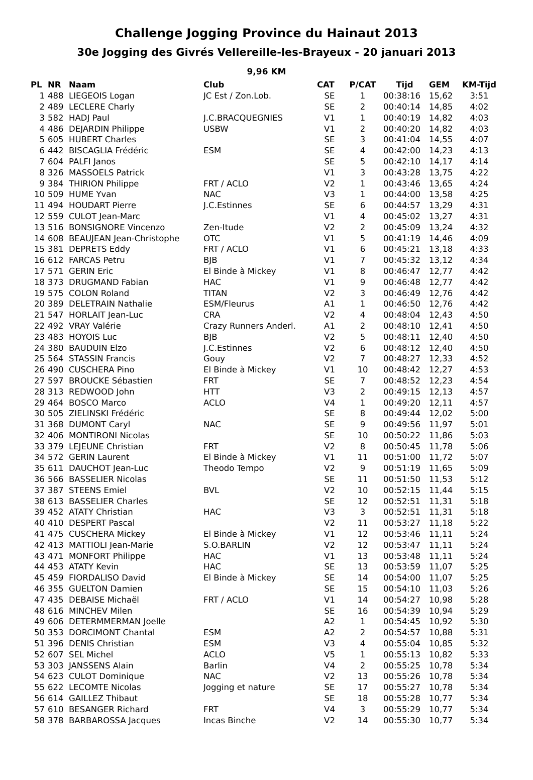Challenge Jogging Province du Hainaut 2013
30e Jogging des Givrés Vellereille-les-Brayeux - 20 januari 2013
9,96 KM
| PL | NR | Naam | Club | CAT | P/CAT | Tijd | GEM | KM-Tijd |
| --- | --- | --- | --- | --- | --- | --- | --- | --- |
| 1 | 488 | LIEGEOIS Logan | JC Est / Zon.Lob. | SE | 1 | 00:38:16 | 15,62 | 3:51 |
| 2 | 489 | LECLERE Charly | | SE | 2 | 00:40:14 | 14,85 | 4:02 |
| 3 | 582 | HADJ Paul | J.C.BRACQUEGNIES | V1 | 1 | 00:40:19 | 14,82 | 4:03 |
| 4 | 486 | DEJARDIN Philippe | USBW | V1 | 2 | 00:40:20 | 14,82 | 4:03 |
| 5 | 605 | HUBERT Charles | | SE | 3 | 00:41:04 | 14,55 | 4:07 |
| 6 | 442 | BISCAGLIA Frédéric | ESM | SE | 4 | 00:42:00 | 14,23 | 4:13 |
| 7 | 604 | PALFI Janos | | SE | 5 | 00:42:10 | 14,17 | 4:14 |
| 8 | 326 | MASSOELS Patrick | | V1 | 3 | 00:43:28 | 13,75 | 4:22 |
| 9 | 384 | THIRION Philippe | FRT / ACLO | V2 | 1 | 00:43:46 | 13,65 | 4:24 |
| 10 | 509 | HUME Yvan | NAC | V3 | 1 | 00:44:00 | 13,58 | 4:25 |
| 11 | 494 | HOUDART Pierre | J.C.Estinnes | SE | 6 | 00:44:57 | 13,29 | 4:31 |
| 12 | 559 | CULOT Jean-Marc | | V1 | 4 | 00:45:02 | 13,27 | 4:31 |
| 13 | 516 | BONSIGNORE Vincenzo | Zen-Itude | V2 | 2 | 00:45:09 | 13,24 | 4:32 |
| 14 | 608 | BEAUJEAN Jean-Christophe | OTC | V1 | 5 | 00:41:19 | 14,46 | 4:09 |
| 15 | 381 | DEPRETS Eddy | FRT / ACLO | V1 | 6 | 00:45:21 | 13,18 | 4:33 |
| 16 | 612 | FARCAS Petru | BJB | V1 | 7 | 00:45:32 | 13,12 | 4:34 |
| 17 | 571 | GERIN Eric | El Binde à Mickey | V1 | 8 | 00:46:47 | 12,77 | 4:42 |
| 18 | 373 | DRUGMAND Fabian | HAC | V1 | 9 | 00:46:48 | 12,77 | 4:42 |
| 19 | 575 | COLON Roland | TITAN | V2 | 3 | 00:46:49 | 12,76 | 4:42 |
| 20 | 389 | DELETRAIN Nathalie | ESM/Fleurus | A1 | 1 | 00:46:50 | 12,76 | 4:42 |
| 21 | 547 | HORLAIT Jean-Luc | CRA | V2 | 4 | 00:48:04 | 12,43 | 4:50 |
| 22 | 492 | VRAY Valérie | Crazy Runners Anderl. | A1 | 2 | 00:48:10 | 12,41 | 4:50 |
| 23 | 483 | HOYOIS Luc | BJB | V2 | 5 | 00:48:11 | 12,40 | 4:50 |
| 24 | 380 | BAUDUIN Elzo | J.C.Estinnes | V2 | 6 | 00:48:12 | 12,40 | 4:50 |
| 25 | 564 | STASSIN Francis | Gouy | V2 | 7 | 00:48:27 | 12,33 | 4:52 |
| 26 | 490 | CUSCHERA Pino | El Binde à Mickey | V1 | 10 | 00:48:42 | 12,27 | 4:53 |
| 27 | 597 | BROUCKE Sébastien | FRT | SE | 7 | 00:48:52 | 12,23 | 4:54 |
| 28 | 313 | REDWOOD John | HTT | V3 | 2 | 00:49:15 | 12,13 | 4:57 |
| 29 | 464 | BOSCO Marco | ACLO | V4 | 1 | 00:49:20 | 12,11 | 4:57 |
| 30 | 505 | ZIELINSKI Frédéric | | SE | 8 | 00:49:44 | 12,02 | 5:00 |
| 31 | 368 | DUMONT Caryl | NAC | SE | 9 | 00:49:56 | 11,97 | 5:01 |
| 32 | 406 | MONTIRONI Nicolas | | SE | 10 | 00:50:22 | 11,86 | 5:03 |
| 33 | 379 | LEJEUNE Christian | FRT | V2 | 8 | 00:50:45 | 11,78 | 5:06 |
| 34 | 572 | GERIN Laurent | El Binde à Mickey | V1 | 11 | 00:51:00 | 11,72 | 5:07 |
| 35 | 611 | DAUCHOT Jean-Luc | Theodo Tempo | V2 | 9 | 00:51:19 | 11,65 | 5:09 |
| 36 | 566 | BASSELIER Nicolas | | SE | 11 | 00:51:50 | 11,53 | 5:12 |
| 37 | 387 | STEENS Emiel | BVL | V2 | 10 | 00:52:15 | 11,44 | 5:15 |
| 38 | 613 | BASSELIER Charles | | SE | 12 | 00:52:51 | 11,31 | 5:18 |
| 39 | 452 | ATATY Christian | HAC | V3 | 3 | 00:52:51 | 11,31 | 5:18 |
| 40 | 410 | DESPERT Pascal | | V2 | 11 | 00:53:27 | 11,18 | 5:22 |
| 41 | 475 | CUSCHERA Mickey | El Binde à Mickey | V1 | 12 | 00:53:46 | 11,11 | 5:24 |
| 42 | 413 | MATTIOLI Jean-Marie | S.O.BARLIN | V2 | 12 | 00:53:47 | 11,11 | 5:24 |
| 43 | 471 | MONFORT Philippe | HAC | V1 | 13 | 00:53:48 | 11,11 | 5:24 |
| 44 | 453 | ATATY Kevin | HAC | SE | 13 | 00:53:59 | 11,07 | 5:25 |
| 45 | 459 | FIORDALISO David | El Binde à Mickey | SE | 14 | 00:54:00 | 11,07 | 5:25 |
| 46 | 355 | GUELTON Damien | | SE | 15 | 00:54:10 | 11,03 | 5:26 |
| 47 | 435 | DEBAISE Michaël | FRT / ACLO | V1 | 14 | 00:54:27 | 10,98 | 5:28 |
| 48 | 616 | MINCHEV Milen | | SE | 16 | 00:54:39 | 10,94 | 5:29 |
| 49 | 606 | DETERMMERMAN Joelle | | A2 | 1 | 00:54:45 | 10,92 | 5:30 |
| 50 | 353 | DORCIMONT Chantal | ESM | A2 | 2 | 00:54:57 | 10,88 | 5:31 |
| 51 | 396 | DENIS Christian | ESM | V3 | 4 | 00:55:04 | 10,85 | 5:32 |
| 52 | 607 | SEL Michel | ACLO | V5 | 1 | 00:55:13 | 10,82 | 5:33 |
| 53 | 303 | JANSSENS Alain | Barlin | V4 | 2 | 00:55:25 | 10,78 | 5:34 |
| 54 | 623 | CULOT Dominique | NAC | V2 | 13 | 00:55:26 | 10,78 | 5:34 |
| 55 | 622 | LECOMTE Nicolas | Jogging et nature | SE | 17 | 00:55:27 | 10,78 | 5:34 |
| 56 | 614 | GAILLEZ Thibaut | | SE | 18 | 00:55:28 | 10,77 | 5:34 |
| 57 | 610 | BESANGER Richard | FRT | V4 | 3 | 00:55:29 | 10,77 | 5:34 |
| 58 | 378 | BARBAROSSA Jacques | Incas Binche | V2 | 14 | 00:55:30 | 10,77 | 5:34 |